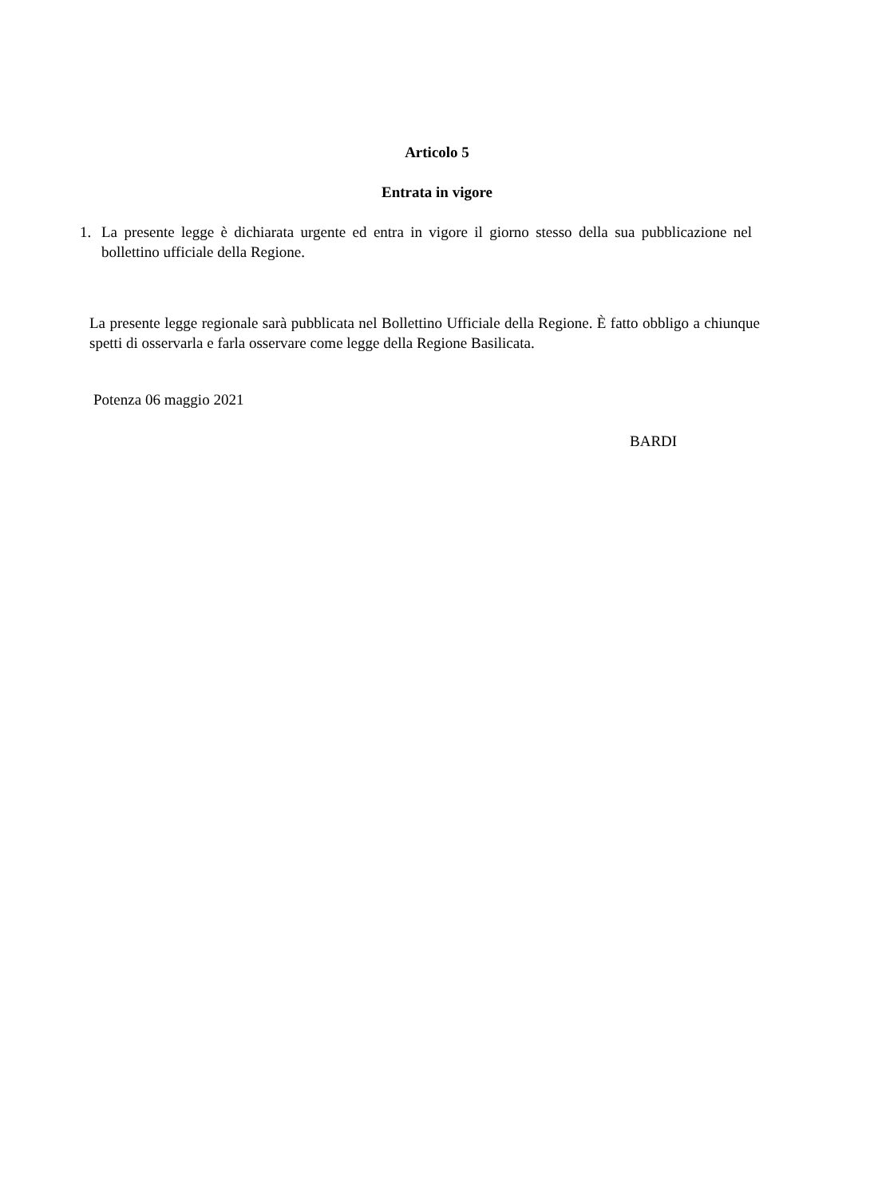Articolo 5
Entrata in vigore
1. La presente legge è dichiarata urgente ed entra in vigore il giorno stesso della sua pubblicazione nel bollettino ufficiale della Regione.
La presente legge regionale sarà pubblicata nel Bollettino Ufficiale della Regione. È fatto obbligo a chiunque spetti di osservarla e farla osservare come legge della Regione Basilicata.
Potenza 06 maggio 2021
BARDI